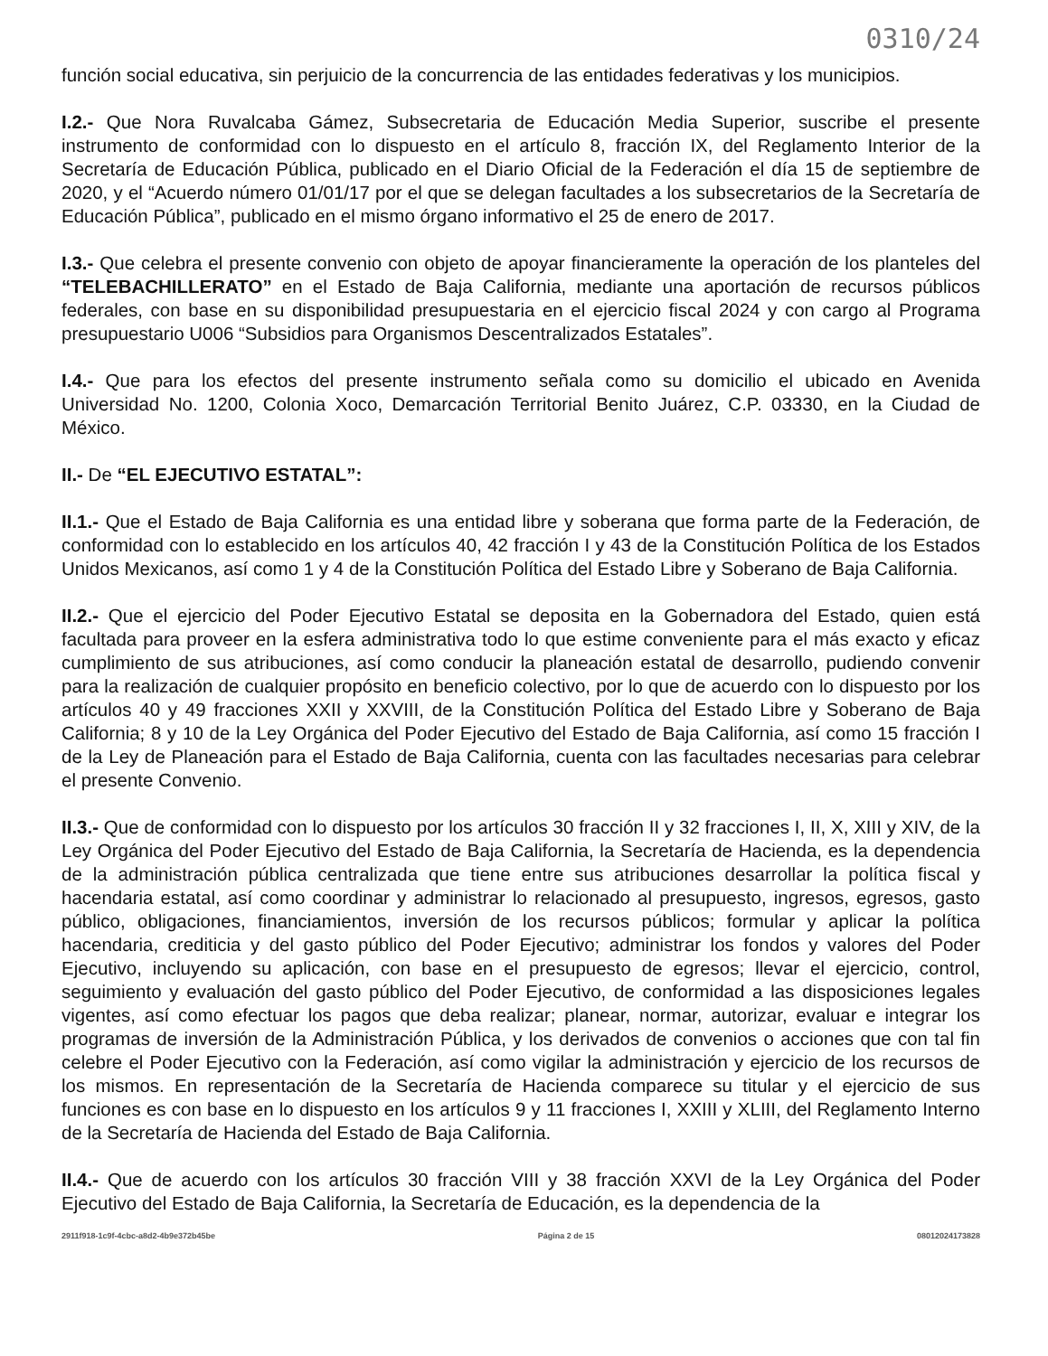0310/24
función social educativa, sin perjuicio de la concurrencia de las entidades federativas y los municipios.
I.2.- Que Nora Ruvalcaba Gámez, Subsecretaria de Educación Media Superior, suscribe el presente instrumento de conformidad con lo dispuesto en el artículo 8, fracción IX, del Reglamento Interior de la Secretaría de Educación Pública, publicado en el Diario Oficial de la Federación el día 15 de septiembre de 2020, y el “Acuerdo número 01/01/17 por el que se delegan facultades a los subsecretarios de la Secretaría de Educación Pública”, publicado en el mismo órgano informativo el 25 de enero de 2017.
I.3.- Que celebra el presente convenio con objeto de apoyar financieramente la operación de los planteles del “TELEBACHILLERATO” en el Estado de Baja California, mediante una aportación de recursos públicos federales, con base en su disponibilidad presupuestaria en el ejercicio fiscal 2024 y con cargo al Programa presupuestario U006 “Subsidios para Organismos Descentralizados Estatales”.
I.4.- Que para los efectos del presente instrumento señala como su domicilio el ubicado en Avenida Universidad No. 1200, Colonia Xoco, Demarcación Territorial Benito Juárez, C.P. 03330, en la Ciudad de México.
II.- De “EL EJECUTIVO ESTATAL”:
II.1.- Que el Estado de Baja California es una entidad libre y soberana que forma parte de la Federación, de conformidad con lo establecido en los artículos 40, 42 fracción I y 43 de la Constitución Política de los Estados Unidos Mexicanos, así como 1 y 4 de la Constitución Política del Estado Libre y Soberano de Baja California.
II.2.- Que el ejercicio del Poder Ejecutivo Estatal se deposita en la Gobernadora del Estado, quien está facultada para proveer en la esfera administrativa todo lo que estime conveniente para el más exacto y eficaz cumplimiento de sus atribuciones, así como conducir la planeación estatal de desarrollo, pudiendo convenir para la realización de cualquier propósito en beneficio colectivo, por lo que de acuerdo con lo dispuesto por los artículos 40 y 49 fracciones XXII y XXVIII, de la Constitución Política del Estado Libre y Soberano de Baja California; 8 y 10 de la Ley Orgánica del Poder Ejecutivo del Estado de Baja California, así como 15 fracción I de la Ley de Planeación para el Estado de Baja California, cuenta con las facultades necesarias para celebrar el presente Convenio.
II.3.- Que de conformidad con lo dispuesto por los artículos 30 fracción II y 32 fracciones I, II, X, XIII y XIV, de la Ley Orgánica del Poder Ejecutivo del Estado de Baja California, la Secretaría de Hacienda, es la dependencia de la administración pública centralizada que tiene entre sus atribuciones desarrollar la política fiscal y hacendaria estatal, así como coordinar y administrar lo relacionado al presupuesto, ingresos, egresos, gasto público, obligaciones, financiamientos, inversión de los recursos públicos; formular y aplicar la política hacendaria, crediticia y del gasto público del Poder Ejecutivo; administrar los fondos y valores del Poder Ejecutivo, incluyendo su aplicación, con base en el presupuesto de egresos; llevar el ejercicio, control, seguimiento y evaluación del gasto público del Poder Ejecutivo, de conformidad a las disposiciones legales vigentes, así como efectuar los pagos que deba realizar; planear, normar, autorizar, evaluar e integrar los programas de inversión de la Administración Pública, y los derivados de convenios o acciones que con tal fin celebre el Poder Ejecutivo con la Federación, así como vigilar la administración y ejercicio de los recursos de los mismos. En representación de la Secretaría de Hacienda comparece su titular y el ejercicio de sus funciones es con base en lo dispuesto en los artículos 9 y 11 fracciones I, XXIII y XLIII, del Reglamento Interno de la Secretaría de Hacienda del Estado de Baja California.
II.4.- Que de acuerdo con los artículos 30 fracción VIII y 38 fracción XXVI de la Ley Orgánica del Poder Ejecutivo del Estado de Baja California, la Secretaría de Educación, es la dependencia de la
2911f918-1c9f-4cbc-a8d2-4b9e372b45be Página 2 de 15 08012024173828